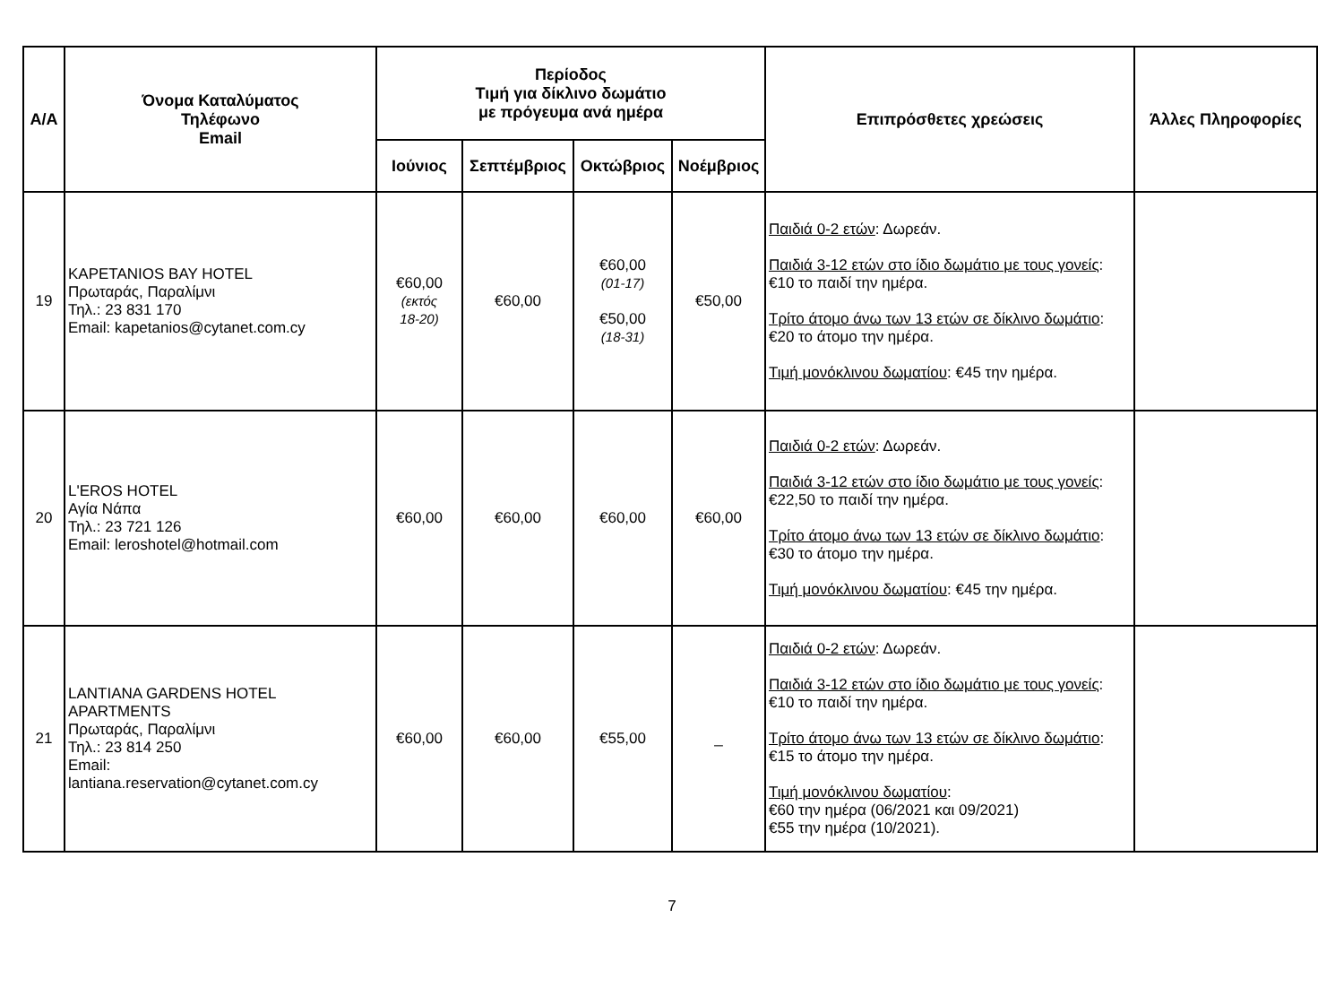| Α/Α | Όνομα Καταλύματος Τηλέφωνο Email | Περίοδος Τιμή για δίκλινο δωμάτιο με πρόγευμα ανά ημέρα | | | | Επιπρόσθετες χρεώσεις | Άλλες Πληροφορίες |
| --- | --- | --- | --- | --- | --- | --- | --- |
| | | Ιούνιος | Σεπτέμβριος | Οκτώβριος | Νοέμβριος | | |
| 19 | KAPETANIOS BAY HOTEL Πρωταράς, Παραλίμνι Τηλ.: 23 831 170 Email: kapetanios@cytanet.com.cy | €60,00 (εκτός 18-20) | €60,00 | €60,00 (01-17) €50,00 (18-31) | €50,00 | Παιδιά 0-2 ετών : Δωρεάν. Παιδιά 3-12 ετών στο ίδιο δωμάτιο με τους γονείς : €10 το παιδί την ημέρα. Τρίτο άτομο άνω των 13 ετών σε δίκλινο δωμάτιο : €20 το άτομο την ημέρα. Τιμή μονόκλινου δωματίου : €45 την ημέρα. | |
| 20 | L'EROS HOTEL Αγία Νάπα Τηλ.: 23 721 126 Email: leroshotel@hotmail.com | €60,00 | €60,00 | €60,00 | €60,00 | Παιδιά 0-2 ετών : Δωρεάν. Παιδιά 3-12 ετών στο ίδιο δωμάτιο με τους γονείς : €22,50 το παιδί την ημέρα. Τρίτο άτομο άνω των 13 ετών σε δίκλινο δωμάτιο : €30 το άτομο την ημέρα. Τιμή μονόκλινου δωματίου : €45 την ημέρα. | |
| 21 | LANTIANA GARDENS HOTEL APARTMENTS Πρωταράς, Παραλίμνι Τηλ.: 23 814 250 Email: lantiana.reservation@cytanet.com.cy | €60,00 | €60,00 | €55,00 | _ | Παιδιά 0-2 ετών : Δωρεάν. Παιδιά 3-12 ετών στο ίδιο δωμάτιο με τους γονείς : €10 το παιδί την ημέρα. Τρίτο άτομο άνω των 13 ετών σε δίκλινο δωμάτιο : €15 το άτομο την ημέρα. Τιμή μονόκλινου δωματίου : €60 την ημέρα (06/2021 και 09/2021) €55 την ημέρα (10/2021). | |
7